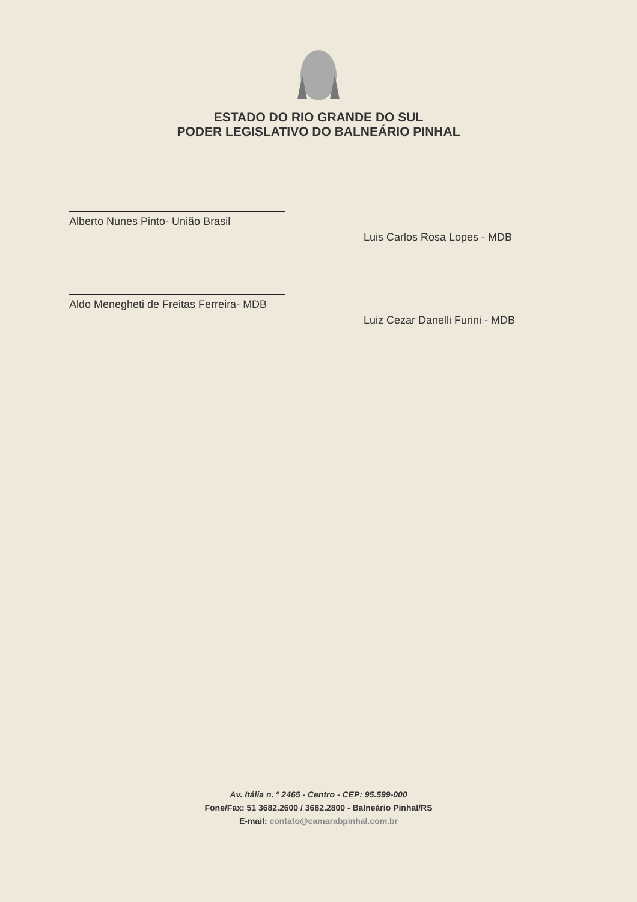ESTADO DO RIO GRANDE DO SUL
PODER LEGISLATIVO DO BALNEÁRIO PINHAL
Alberto Nunes Pinto- União Brasil
Aldo Menegheti de Freitas Ferreira- MDB
Luis Carlos Rosa Lopes - MDB
Luiz Cezar Danelli Furini - MDB
Av. Itália n. º 2465 - Centro - CEP: 95.599-000
Fone/Fax: 51 3682.2600 / 3682.2800 - Balneário Pinhal/RS
E-mail: contato@camarabpinhal.com.br